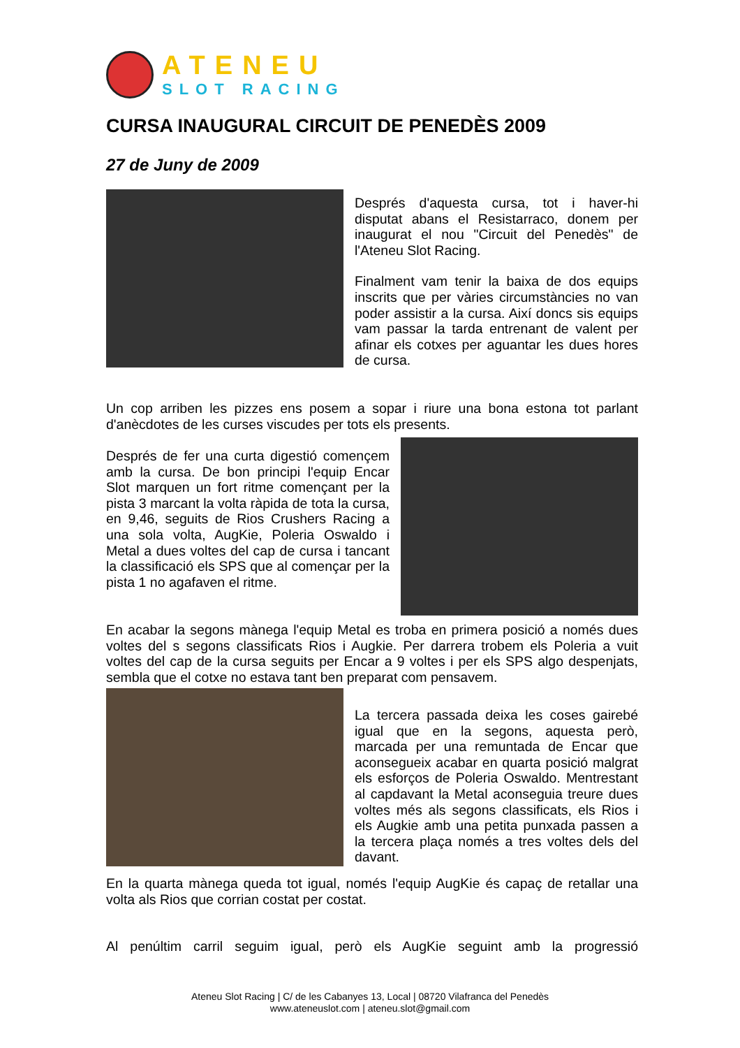ATENEU
SLOT RACING
CURSA INAUGURAL CIRCUIT DE PENEDÈS 2009
27 de Juny de 2009
Després d'aquesta cursa, tot i haver-hi disputat abans el Resistarraco, donem per inaugurat el nou "Circuit del Penedès" de l'Ateneu Slot Racing.
Finalment vam tenir la baixa de dos equips inscrits que per vàries circumstàncies no van poder assistir a la cursa. Així doncs sis equips vam passar la tarda entrenant de valent per afinar els cotxes per aguantar les dues hores de cursa.
Un cop arriben les pizzes ens posem a sopar i riure una bona estona tot parlant d'anècdotes de les curses viscudes per tots els presents.
Després de fer una curta digestió començem amb la cursa. De bon principi l'equip Encar Slot marquen un fort ritme començant per la pista 3 marcant la volta ràpida de tota la cursa, en 9,46, seguits de Rios Crushers Racing a una sola volta, AugKie, Poleria Oswaldo i Metal a dues voltes del cap de cursa i tancant la classificació els SPS que al començar per la pista 1 no agafaven el ritme.
En acabar la segons mànega l'equip Metal es troba en primera posició a només dues voltes del s segons classificats Rios i Augkie. Per darrera trobem els Poleria a vuit voltes del cap de la cursa seguits per Encar a 9 voltes i per els SPS algo despenjats, sembla que el cotxe no estava tant ben preparat com pensavem.
La tercera passada deixa les coses gairebé igual que en la segons, aquesta però, marcada per una remuntada de Encar que aconsegueix acabar en quarta posició malgrat els esforços de Poleria Oswaldo. Mentrestant al capdavant la Metal aconseguia treure dues voltes més als segons classificats, els Rios i els Augkie amb una petita punxada passen a la tercera plaça només a tres voltes dels del davant.
En la quarta mànega queda tot igual, només l'equip AugKie és capaç de retallar una volta als Rios que corrian costat per costat.
Al penúltim carril seguim igual, però els AugKie seguint amb la progressió
Ateneu Slot Racing | C/ de les Cabanyes 13, Local | 08720 Vilafranca del Penedès
www.ateneuslot.com | ateneu.slot@gmail.com